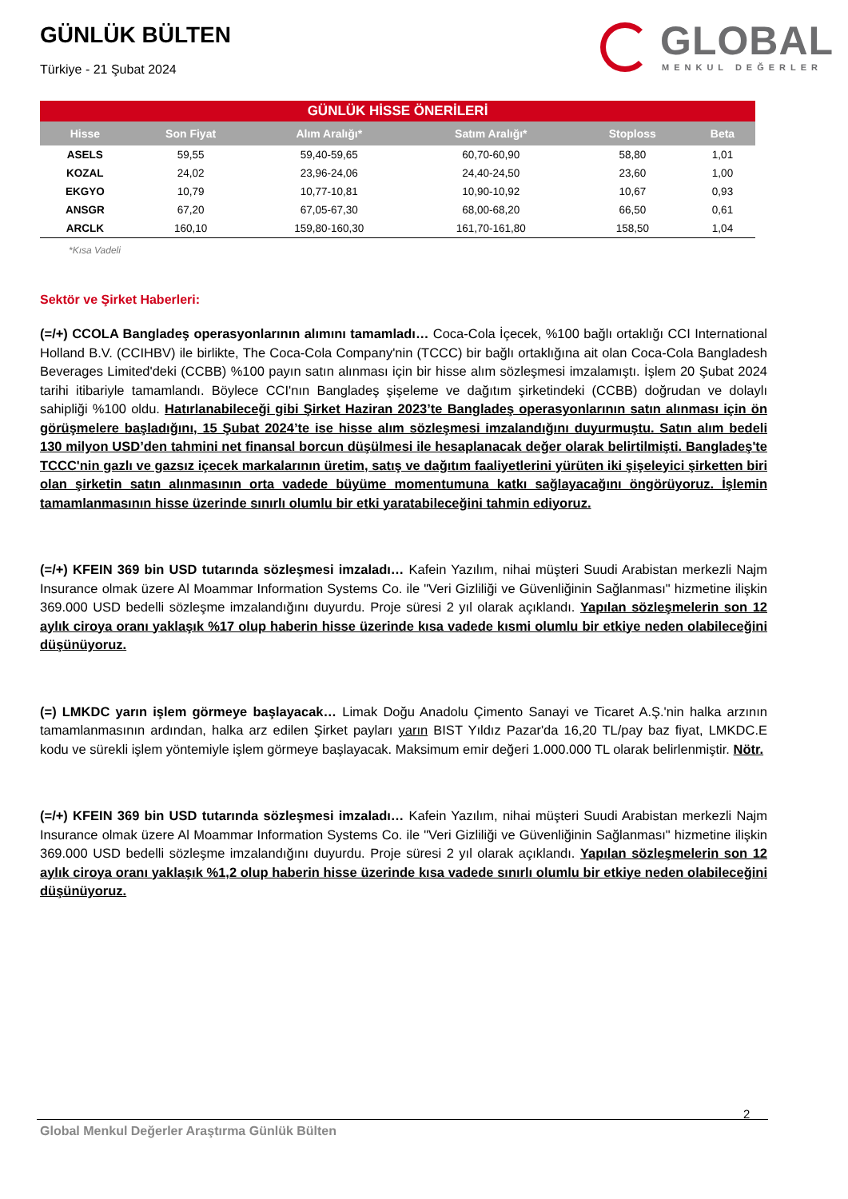GLOBAL
MENKUL DEĞERLER
GÜNLÜK BÜLTEN
Türkiye - 21 Şubat 2024
| GÜNLÜK HİSSE ÖNERİLERİ | | | | | |
| Hisse | Son Fiyat | Alım Aralığı* | Satım Aralığı* | Stoploss | Beta |
| ASELS | 59,55 | 59,40-59,65 | 60,70-60,90 | 58,80 | 1,01 |
| KOZAL | 24,02 | 23,96-24,06 | 24,40-24,50 | 23,60 | 1,00 |
| EKGYO | 10,79 | 10,77-10,81 | 10,90-10,92 | 10,67 | 0,93 |
| ANSGR | 67,20 | 67,05-67,30 | 68,00-68,20 | 66,50 | 0,61 |
| ARCLK | 160,10 | 159,80-160,30 | 161,70-161,80 | 158,50 | 1,04 |
*Kısa Vadeli
Sektör ve Şirket Haberleri:
(=/+) CCOLA Bangladeş operasyonlarının alımını tamamladı… Coca-Cola İçecek, %100 bağlı ortaklığı CCI International Holland B.V. (CCIHBV) ile birlikte, The Coca-Cola Company'nin (TCCC) bir bağlı ortaklığına ait olan Coca-Cola Bangladesh Beverages Limited'deki (CCBB) %100 payın satın alınması için bir hisse alım sözleşmesi imzalamıştı. İşlem 20 Şubat 2024 tarihi itibariyle tamamlandı. Böylece CCI'nın Bangladeş şişeleme ve dağıtım şirketindeki (CCBB) doğrudan ve dolaylı sahipliği %100 oldu. Hatırlanabileceği gibi Şirket Haziran 2023’te Bangladeş operasyonlarının satın alınması için ön görüşmelere başladığını, 15 Şubat 2024’te ise hisse alım sözleşmesi imzalandığını duyurmuştu. Satın alım bedeli 130 milyon USD’den tahmini net finansal borcun düşülmesi ile hesaplanacak değer olarak belirtilmişti. Bangladeş'te TCCC'nin gazlı ve gazsız içecek markalarının üretim, satış ve dağıtım faaliyetlerini yürüten iki şişeleyici şirketten biri olan şirketin satın alınmasının orta vadede büyüme momentumuna katkı sağlayacağını öngörüyoruz. İşlemin tamamlanmasının hisse üzerinde sınırlı olumlu bir etki yaratabileceğini tahmin ediyoruz.
(=/+) KFEIN 369 bin USD tutarında sözleşmesi imzaladı… Kafein Yazılım, nihai müşteri Suudi Arabistan merkezli Najm Insurance olmak üzere Al Moammar Information Systems Co. ile "Veri Gizliliği ve Güvenliğinin Sağlanması" hizmetine ilişkin 369.000 USD bedelli sözleşme imzalandığını duyurdu. Proje süresi 2 yıl olarak açıklandı. Yapılan sözleşmelerin son 12 aylık ciroya oranı yaklaşık %17 olup haberin hisse üzerinde kısa vadede kısmi olumlu bir etkiye neden olabileceğini düşünüyoruz.
(=) LMKDC yarın işlem görmeye başlayacak… Limak Doğu Anadolu Çimento Sanayi ve Ticaret A.Ş.'nin halka arzının tamamlanmasının ardından, halka arz edilen Şirket payları yarın BIST Yıldız Pazar'da 16,20 TL/pay baz fiyat, LMKDC.E kodu ve sürekli işlem yöntemiyle işlem görmeye başlayacak. Maksimum emir değeri 1.000.000 TL olarak belirlenmiştir. Nötr.
(=/+) KFEIN 369 bin USD tutarında sözleşmesi imzaladı… Kafein Yazılım, nihai müşteri Suudi Arabistan merkezli Najm Insurance olmak üzere Al Moammar Information Systems Co. ile "Veri Gizliliği ve Güvenliğinin Sağlanması" hizmetine ilişkin 369.000 USD bedelli sözleşme imzalandığını duyurdu. Proje süresi 2 yıl olarak açıklandı. Yapılan sözleşmelerin son 12 aylık ciroya oranı yaklaşık %1,2 olup haberin hisse üzerinde kısa vadede sınırlı olumlu bir etkiye neden olabileceğini düşünüyoruz.
2
Global Menkul Değerler Araştırma Günlük Bülten